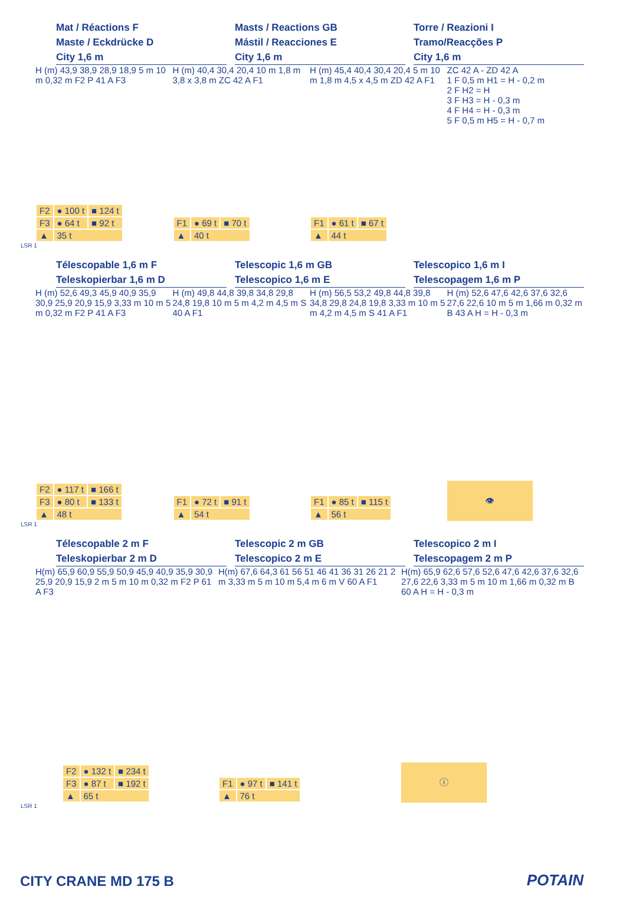Mat / Réactions F
Maste / Eckdrücke D
City 1,6 m
Masts / Reactions GB
Mástil / Reacciones E
City 1,6 m
Torre / Reazioni I
Tramo/Reacções P
City 1,6 m
H (m) 43,9 38,9 28,9 18,9 5 m 10 m 0,32 m F2 P 41 A F3
| F2 | ● 100 t | ■ 124 t |
| F3 | ● 64 t | ■ 92 t |
| ▲ | 35 t | |
H (m) 40,4 30,4 20,4 10 m 1,8 m 3,8 x 3,8 m ZC 42 A F1
| F1 | ● 69 t | ■ 70 t |
| ▲ | 40 t | |
H (m) 45,4 40,4 30,4 20,4 5 m 10 m 1,8 m 4,5 x 4,5 m ZD 42 A F1
| F1 | ● 61 t | ■ 67 t |
| ▲ | 44 t | |
ZC 42 A - ZD 42 A
1 F 0,5 m H1 = H - 0,2 m
2 F H2 = H
3 F H3 = H - 0,3 m
4 F H4 = H - 0,3 m
5 F 0,5 m H5 = H - 0,7 m
LSR 1
Télescopable 1,6 m F
Teleskopierbar 1,6 m D
Telescopic 1,6 m GB
Telescopico 1,6 m E
Telescopico 1,6 m I
Telescopagem 1,6 m P
H (m) 52,6 49,3 45,9 40,9 35,9 30,9 25,9 20,9 15,9 3,33 m 10 m 5 m 0,32 m F2 P 41 A F3
| F2 | ● 117 t | ■ 166 t |
| F3 | ● 80 t | ■ 133 t |
| ▲ | 48 t | |
H (m) 49,8 44,8 39,8 34,8 29,8 24,8 19,8 10 m 5 m 4,2 m 4,5 m S 40 A F1
| F1 | ● 72 t | ■ 91 t |
| ▲ | 54 t | |
H (m) 56,5 53,2 49,8 44,8 39,8 34,8 29,8 24,8 19,8 3,33 m 10 m 5 m 4,2 m 4,5 m S 41 A F1
| F1 | ● 85 t | ■ 115 t |
| ▲ | 56 t | |
H (m) 52,6 47,6 42,6 37,6 32,6 27,6 22,6 10 m 5 m 1,66 m 0,32 m B 43 A H = H - 0,3 m
👁
LSR 1
Télescopable 2 m F
Teleskopierbar 2 m D
Telescopic 2 m GB
Telescopico 2 m E
Telescopico 2 m I
Telescopagem 2 m P
H(m) 65,9 60,9 55,9 50,9 45,9 40,9 35,9 30,9 25,9 20,9 15,9 2 m 5 m 10 m 0,32 m F2 P 61 A F3
| F2 | ● 132 t | ■ 234 t |
| F3 | ● 87 t | ■ 192 t |
| ▲ | 65 t | |
H(m) 67,6 64,3 61 56 51 46 41 36 31 26 21 2 m 3,33 m 5 m 10 m 5,4 m 6 m V 60 A F1
| F1 | ● 97 t | ■ 141 t |
| ▲ | 76 t | |
H(m) 65,9 62,6 57,6 52,6 47,6 42,6 37,6 32,6 27,6 22,6 3,33 m 5 m 10 m 1,66 m 0,32 m B 60 A H = H - 0,3 m
ⓘ
LSR 1
CITY CRANE MD 175 B POTAIN